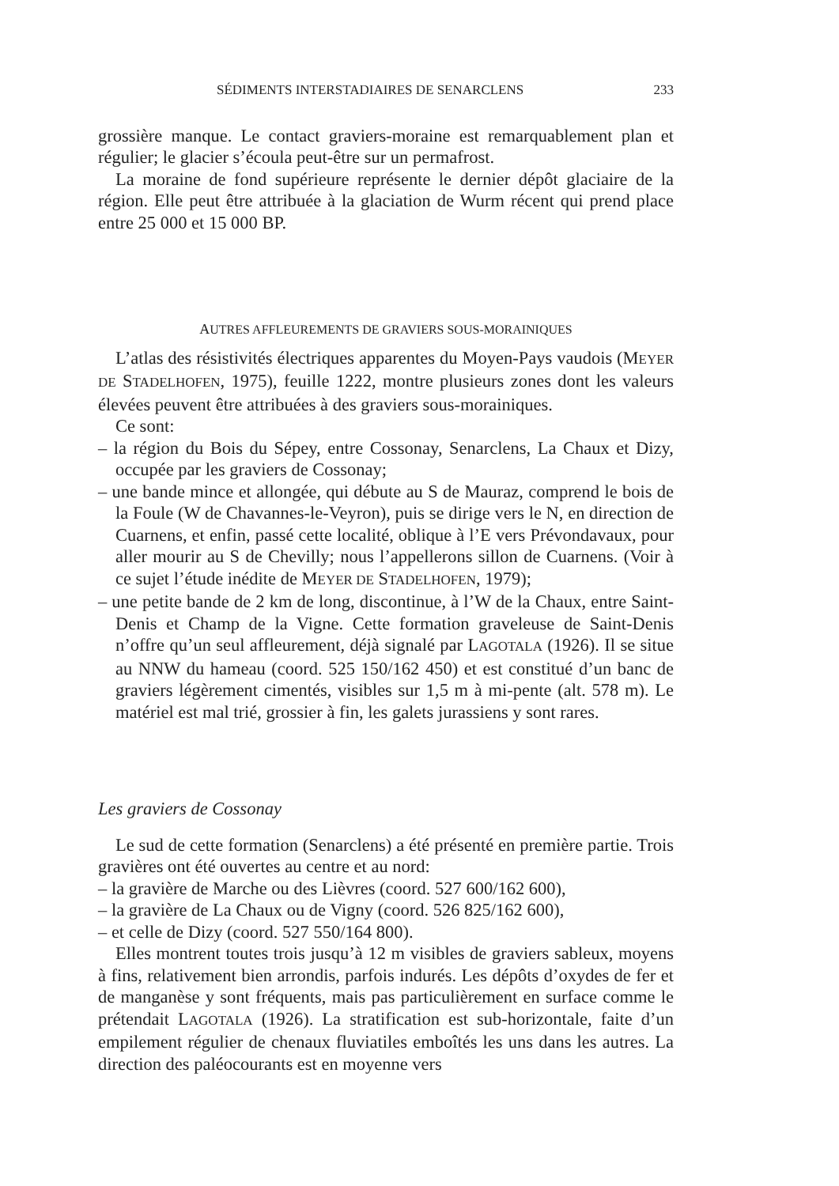SÉDIMENTS INTERSTADIAIRES DE SENARCLENS 233
grossière manque. Le contact graviers-moraine est remarquablement plan et régulier; le glacier s’écoula peut-être sur un permafrost.
La moraine de fond supérieure représente le dernier dépôt glaciaire de la région. Elle peut être attribuée à la glaciation de Wurm récent qui prend place entre 25 000 et 15 000 BP.
AUTRES AFFLEUREMENTS DE GRAVIERS SOUS-MORAINIQUES
L’atlas des résistivités électriques apparentes du Moyen-Pays vaudois (MEYER DE STADELHOFEN, 1975), feuille 1222, montre plusieurs zones dont les valeurs élevées peuvent être attribuées à des graviers sous-morainiques.
Ce sont:
– la région du Bois du Sépey, entre Cossonay, Senarclens, La Chaux et Dizy, occupée par les graviers de Cossonay;
– une bande mince et allongée, qui débute au S de Mauraz, comprend le bois de la Foule (W de Chavannes-le-Veyron), puis se dirige vers le N, en direction de Cuarnens, et enfin, passé cette localité, oblique à l’E vers Prévondavaux, pour aller mourir au S de Chevilly; nous l’appellerons sillon de Cuarnens. (Voir à ce sujet l’étude inédite de MEYER DE STADELHOFEN, 1979);
– une petite bande de 2 km de long, discontinue, à l’W de la Chaux, entre Saint-Denis et Champ de la Vigne. Cette formation graveleuse de Saint-Denis n’offre qu’un seul affleurement, déjà signalé par LAGOTALA (1926). Il se situe au NNW du hameau (coord. 525 150/162 450) et est constitué d’un banc de graviers légèrement cimentés, visibles sur 1,5 m à mi-pente (alt. 578 m). Le matériel est mal trié, grossier à fin, les galets jurassiens y sont rares.
Les graviers de Cossonay
Le sud de cette formation (Senarclens) a été présenté en première partie. Trois gravières ont été ouvertes au centre et au nord:
– la gravière de Marche ou des Lièvres (coord. 527 600/162 600),
– la gravière de La Chaux ou de Vigny (coord. 526 825/162 600),
– et celle de Dizy (coord. 527 550/164 800).
Elles montrent toutes trois jusqu’à 12 m visibles de graviers sableux, moyens à fins, relativement bien arrondis, parfois indurés. Les dépôts d’oxydes de fer et de manganèse y sont fréquents, mais pas particulièrement en surface comme le prétendait LAGOTALA (1926). La stratification est sub-horizontale, faite d’un empilement régulier de chenaux fluviatiles emboîtés les uns dans les autres. La direction des paléocourants est en moyenne vers